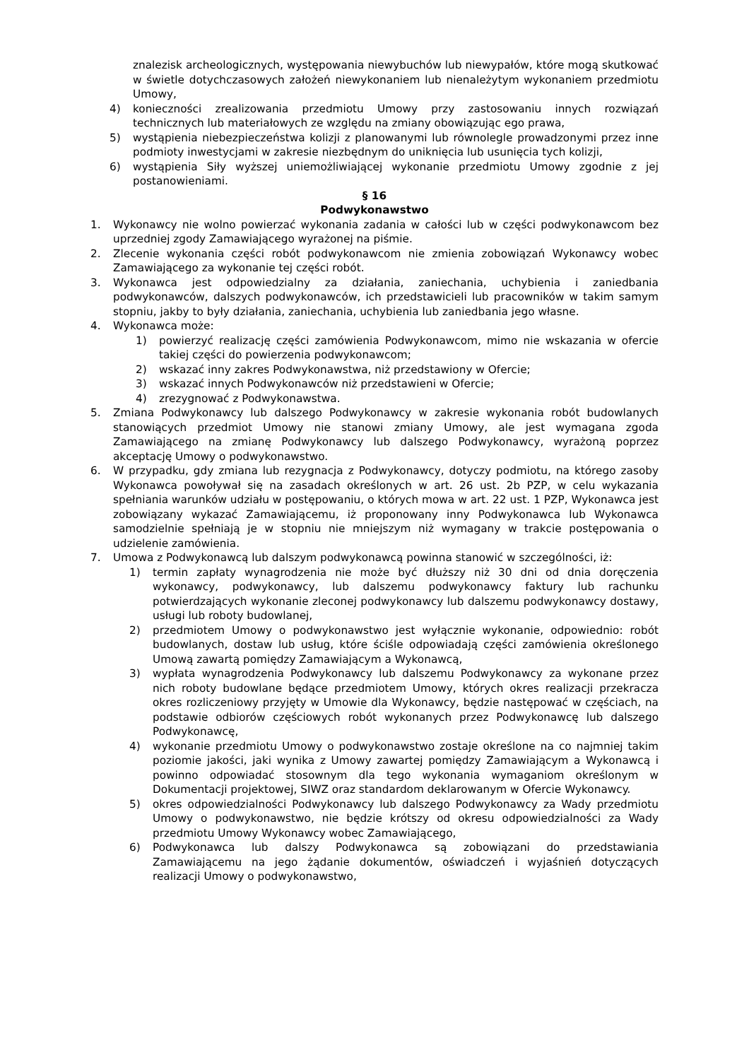znalezisk archeologicznych, występowania niewybuchów lub niewypałów, które mogą skutkować w świetle dotychczasowych założeń niewykonaniem lub nienależytym wykonaniem przedmiotu Umowy,
4) konieczności zrealizowania przedmiotu Umowy przy zastosowaniu innych rozwiązań technicznych lub materiałowych ze względu na zmiany obowiązując ego prawa,
5) wystąpienia niebezpieczeństwa kolizji z planowanymi lub równolegle prowadzonymi przez inne podmioty inwestycjami w zakresie niezbędnym do uniknięcia lub usunięcia tych kolizji,
6) wystąpienia Siły wyższej uniemożliwiającej wykonanie przedmiotu Umowy zgodnie z jej postanowieniami.
§ 16
Podwykonawstwo
1. Wykonawcy nie wolno powierzać wykonania zadania w całości lub w części podwykonawcom bez uprzedniej zgody Zamawiającego wyrażonej na piśmie.
2. Zlecenie wykonania części robót podwykonawcom nie zmienia zobowiązań Wykonawcy wobec Zamawiającego za wykonanie tej części robót.
3. Wykonawca jest odpowiedzialny za działania, zaniechania, uchybienia i zaniedbania podwykonawców, dalszych podwykonawców, ich przedstawicieli lub pracowników w takim samym stopniu, jakby to były działania, zaniechania, uchybienia lub zaniedbania jego własne.
4. Wykonawca może:
1) powierzyć realizację części zamówienia Podwykonawcom, mimo nie wskazania w ofercie takiej części do powierzenia podwykonawcom;
2) wskazać inny zakres Podwykonawstwa, niż przedstawiony w Ofercie;
3) wskazać innych Podwykonawców niż przedstawieni w Ofercie;
4) zrezygnować z Podwykonawstwa.
5. Zmiana Podwykonawcy lub dalszego Podwykonawcy w zakresie wykonania robót budowlanych stanowiących przedmiot Umowy nie stanowi zmiany Umowy, ale jest wymagana zgoda Zamawiającego na zmianę Podwykonawcy lub dalszego Podwykonawcy, wyrażoną poprzez akceptację Umowy o podwykonawstwo.
6. W przypadku, gdy zmiana lub rezygnacja z Podwykonawcy, dotyczy podmiotu, na którego zasoby Wykonawca powoływał się na zasadach określonych w art. 26 ust. 2b PZP, w celu wykazania spełniania warunków udziału w postępowaniu, o których mowa w art. 22 ust. 1 PZP, Wykonawca jest zobowiązany wykazać Zamawiającemu, iż proponowany inny Podwykonawca lub Wykonawca samodzielnie spełniają je w stopniu nie mniejszym niż wymagany w trakcie postępowania o udzielenie zamówienia.
7. Umowa z Podwykonawcą lub dalszym podwykonawcą powinna stanowić w szczególności, iż:
1) termin zapłaty wynagrodzenia nie może być dłuższy niż 30 dni od dnia doręczenia wykonawcy, podwykonawcy, lub dalszemu podwykonawcy faktury lub rachunku potwierdzających wykonanie zleconej podwykonawcy lub dalszemu podwykonawcy dostawy, usługi lub roboty budowlanej,
2) przedmiotem Umowy o podwykonawstwo jest wyłącznie wykonanie, odpowiednio: robót budowlanych, dostaw lub usług, które ściśle odpowiadają części zamówienia określonego Umową zawartą pomiędzy Zamawiającym a Wykonawcą,
3) wypłata wynagrodzenia Podwykonawcy lub dalszemu Podwykonawcy za wykonane przez nich roboty budowlane będące przedmiotem Umowy, których okres realizacji przekracza okres rozliczeniowy przyjęty w Umowie dla Wykonawcy, będzie następować w częściach, na podstawie odbiorów częściowych robót wykonanych przez Podwykonawcę lub dalszego Podwykonawcę,
4) wykonanie przedmiotu Umowy o podwykonawstwo zostaje określone na co najmniej takim poziomie jakości, jaki wynika z Umowy zawartej pomiędzy Zamawiającym a Wykonawcą i powinno odpowiadać stosownym dla tego wykonania wymaganiom określonym w Dokumentacji projektowej, SIWZ oraz standardom deklarowanym w Ofercie Wykonawcy.
5) okres odpowiedzialności Podwykonawcy lub dalszego Podwykonawcy za Wady przedmiotu Umowy o podwykonawstwo, nie będzie krótszy od okresu odpowiedzialności za Wady przedmiotu Umowy Wykonawcy wobec Zamawiającego,
6) Podwykonawca lub dalszy Podwykonawca są zobowiązani do przedstawiania Zamawiającemu na jego żądanie dokumentów, oświadczeń i wyjaśnień dotyczących realizacji Umowy o podwykonawstwo,